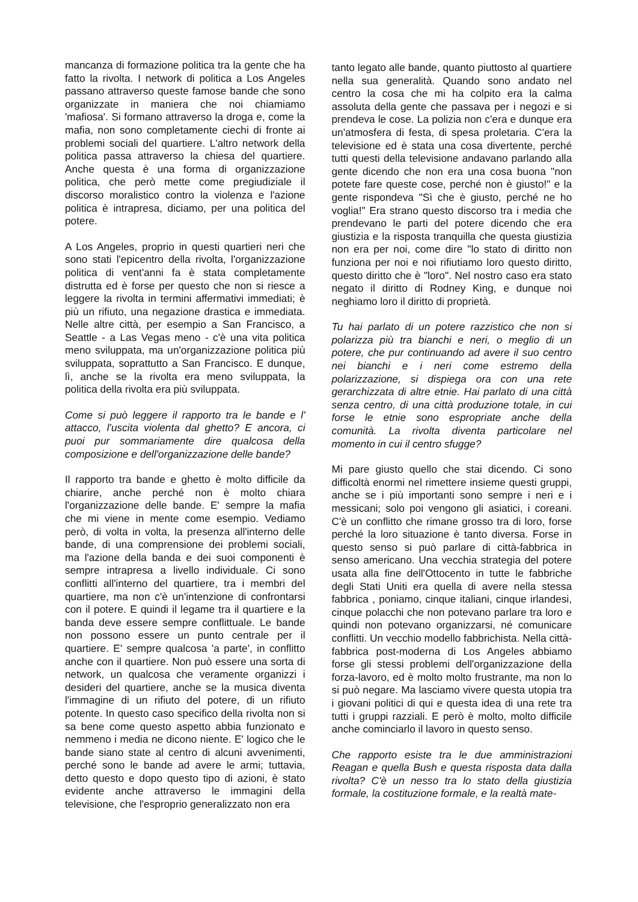mancanza di formazione politica tra la gente che ha fatto la rivolta. I network di politica a Los Angeles passano attraverso queste famose bande che sono organizzate in maniera che noi chiamiamo 'mafiosa'. Si formano attraverso la droga e, come la mafia, non sono completamente ciechi di fronte ai problemi sociali del quartiere. L'altro network della politica passa attraverso la chiesa del quartiere. Anche questa è una forma di organizzazione politica, che però mette come pregiudiziale il discorso moralistico contro la violenza e l'azione politica è intrapresa, diciamo, per una politica del potere.
A Los Angeles, proprio in questi quartieri neri che sono stati l'epicentro della rivolta, l'organizzazione politica di vent'anni fa è stata completamente distrutta ed è forse per questo che non si riesce a leggere la rivolta in termini affermativi immediati; è più un rifiuto, una negazione drastica e immediata. Nelle altre città, per esempio a San Francisco, a Seattle - a Las Vegas meno - c'è una vita politica meno sviluppata, ma un'organizzazione politica più sviluppata, soprattutto a San Francisco. E dunque, lì, anche se la rivolta era meno sviluppata, la politica della rivolta era più sviluppata.
Come si può leggere il rapporto tra le bande e l' attacco, l'uscita violenta dal ghetto? E ancora, ci puoi pur sommariamente dire qualcosa della composizione e dell'organizzazione delle bande?
Il rapporto tra bande e ghetto è molto difficile da chiarire, anche perché non è molto chiara l'organizzazione delle bande. E' sempre la mafia che mi viene in mente come esempio. Vediamo però, di volta in volta, la presenza all'interno delle bande, di una comprensione dei problemi sociali, ma l'azione della banda e dei suoi componenti è sempre intrapresa a livello individuale. Ci sono conflitti all'interno del quartiere, tra i membri del quartiere, ma non c'è un'intenzione di confrontarsi con il potere. E quindi il legame tra il quartiere e la banda deve essere sempre conflittuale. Le bande non possono essere un punto centrale per il quartiere. E' sempre qualcosa 'a parte', in conflitto anche con il quartiere. Non può essere una sorta di network, un qualcosa che veramente organizzi i desideri del quartiere, anche se la musica diventa l'immagine di un rifiuto del potere, di un rifiuto potente. In questo caso specifico della rivolta non si sa bene come questo aspetto abbia funzionato e nemmeno i media ne dicono niente. E' logico che le bande siano state al centro di alcuni avvenimenti, perché sono le bande ad avere le armi; tuttavia, detto questo e dopo questo tipo di azioni, è stato evidente anche attraverso le immagini della televisione, che l'esproprio generalizzato non era
tanto legato alle bande, quanto piuttosto al quartiere nella sua generalità. Quando sono andato nel centro la cosa che mi ha colpito era la calma assoluta della gente che passava per i negozi e si prendeva le cose. La polizia non c'era e dunque era un'atmosfera di festa, di spesa proletaria. C'era la televisione ed è stata una cosa divertente, perché tutti questi della televisione andavano parlando alla gente dicendo che non era una cosa buona "non potete fare queste cose, perché non è giusto!" e la gente rispondeva "Sì che è giusto, perché ne ho voglia!" Era strano questo discorso tra i media che prendevano le parti del potere dicendo che era giustizia e la risposta tranquilla che questa giustizia non era per noi, come dire "lo stato di diritto non funziona per noi e noi rifiutiamo loro questo diritto, questo diritto che è "loro". Nel nostro caso era stato negato il diritto di Rodney King, e dunque noi neghiamo loro il diritto di proprietà.
Tu hai parlato di un potere razzistico che non si polarizza più tra bianchi e neri, o meglio di un potere, che pur continuando ad avere il suo centro nei bianchi e i neri come estremo della polarizzazione, si dispiega ora con una rete gerarchizzata di altre etnie. Hai parlato di una città senza centro, di una città produzione totale, in cui forse le etnie sono espropriate anche della comunità. La rivolta diventa particolare nel momento in cui il centro sfugge?
Mi pare giusto quello che stai dicendo. Ci sono difficoltà enormi nel rimettere insieme questi gruppi, anche se i più importanti sono sempre i neri e i messicani; solo poi vengono gli asiatici, i coreani. C'è un conflitto che rimane grosso tra di loro, forse perché la loro situazione è tanto diversa. Forse in questo senso si può parlare di città-fabbrica in senso americano. Una vecchia strategia del potere usata alla fine dell'Ottocento in tutte le fabbriche degli Stati Uniti era quella di avere nella stessa fabbrica , poniamo, cinque italiani, cinque irlandesi, cinque polacchi che non potevano parlare tra loro e quindi non potevano organizzarsi, né comunicare conflitti. Un vecchio modello fabbrichista. Nella città-fabbrica post-moderna di Los Angeles abbiamo forse gli stessi problemi dell'organizzazione della forza-lavoro, ed è molto molto frustrante, ma non lo si può negare. Ma lasciamo vivere questa utopia tra i giovani politici di qui e questa idea di una rete tra tutti i gruppi razziali. E però è molto, molto difficile anche cominciarlo il lavoro in questo senso.
Che rapporto esiste tra le due amministrazioni Reagan e quella Bush e questa risposta data dalla rivolta? C'è un nesso tra lo stato della giustizia formale, la costituzione formale, e la realtà mate-